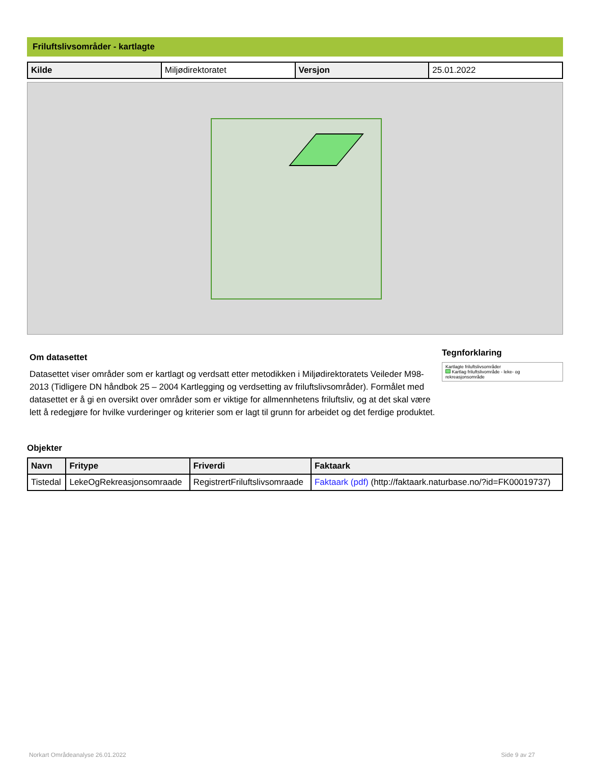Friluftslivsområder - kartlagte
| Kilde | Miljødirektoratet | Versjon | 25.01.2022 |
Om datasettet
Datasettet viser områder som er kartlagt og verdsatt etter metodikken i Miljødirektoratets Veileder M98-2013 (Tidligere DN håndbok 25 – 2004 Kartlegging og verdsetting av friluftslivsområder). Formålet med datasettet er å gi en oversikt over områder som er viktige for allmennhetens friluftsliv, og at det skal være lett å redegjøre for hvilke vurderinger og kriterier som er lagt til grunn for arbeidet og det ferdige produktet.
Tegnforklaring
Kartlagte friluftslivsområder
Kartlag friluftslivområde - leke- og rekreasjonsområde
Objekter
| Navn | Fritype | Friverdi | Faktaark |
| --- | --- | --- | --- |
| Tistedal | LekeOgRekreasjonsomraade | RegistrertFriluftslivsomraade | Faktaark (pdf) (http://faktaark.naturbase.no/?id=FK00019737) |
Norkart Områdeanalyse 26.01.2022 Side 9 av 27